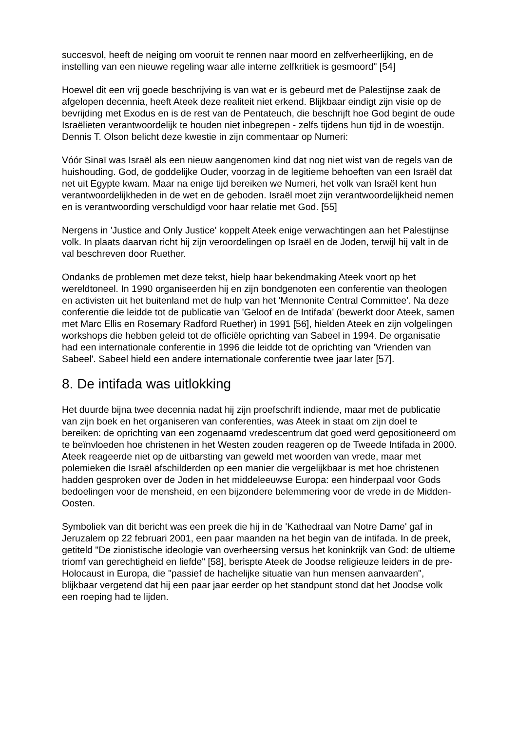succesvol, heeft de neiging om vooruit te rennen naar moord en zelfverheerlijking, en de instelling van een nieuwe regeling waar alle interne zelfkritiek is gesmoord" [54]
Hoewel dit een vrij goede beschrijving is van wat er is gebeurd met de Palestijnse zaak de afgelopen decennia, heeft Ateek deze realiteit niet erkend. Blijkbaar eindigt zijn visie op de bevrijding met Exodus en is de rest van de Pentateuch, die beschrijft hoe God begint de oude Israëlieten verantwoordelijk te houden niet inbegrepen - zelfs tijdens hun tijd in de woestijn. Dennis T. Olson belicht deze kwestie in zijn commentaar op Numeri:
Vóór Sinaï was Israël als een nieuw aangenomen kind dat nog niet wist van de regels van de huishouding. God, de goddelijke Ouder, voorzag in de legitieme behoeften van een Israël dat net uit Egypte kwam. Maar na enige tijd bereiken we Numeri, het volk van Israël kent hun verantwoordelijkheden in de wet en de geboden. Israël moet zijn verantwoordelijkheid nemen en is verantwoording verschuldigd voor haar relatie met God. [55]
Nergens in 'Justice and Only Justice' koppelt Ateek enige verwachtingen aan het Palestijnse volk. In plaats daarvan richt hij zijn veroordelingen op Israël en de Joden, terwijl hij valt in de val beschreven door Ruether.
Ondanks de problemen met deze tekst, hielp haar bekendmaking Ateek voort op het wereldtoneel. In 1990 organiseerden hij en zijn bondgenoten een conferentie van theologen en activisten uit het buitenland met de hulp van het 'Mennonite Central Committee'. Na deze conferentie die leidde tot de publicatie van 'Geloof en de Intifada' (bewerkt door Ateek, samen met Marc Ellis en Rosemary Radford Ruether) in 1991 [56], hielden Ateek en zijn volgelingen workshops die hebben geleid tot de officiële oprichting van Sabeel in 1994. De organisatie had een internationale conferentie in 1996 die leidde tot de oprichting van 'Vrienden van Sabeel'. Sabeel hield een andere internationale conferentie twee jaar later [57].
8. De intifada was uitlokking
Het duurde bijna twee decennia nadat hij zijn proefschrift indiende, maar met de publicatie van zijn boek en het organiseren van conferenties, was Ateek in staat om zijn doel te bereiken: de oprichting van een zogenaamd vredescentrum dat goed werd gepositioneerd om te beïnvloeden hoe christenen in het Westen zouden reageren op de Tweede Intifada in 2000. Ateek reageerde niet op de uitbarsting van geweld met woorden van vrede, maar met polemieken die Israël afschilderden op een manier die vergelijkbaar is met hoe christenen hadden gesproken over de Joden in het middeleeuwse Europa: een hinderpaal voor Gods bedoelingen voor de mensheid, en een bijzondere belemmering voor de vrede in de Midden-Oosten.
Symboliek van dit bericht was een preek die hij in de 'Kathedraal van Notre Dame' gaf in Jeruzalem op 22 februari 2001, een paar maanden na het begin van de intifada. In de preek, getiteld "De zionistische ideologie van overheersing versus het koninkrijk van God: de ultieme triomf van gerechtigheid en liefde" [58], berispte Ateek de Joodse religieuze leiders in de pre-Holocaust in Europa, die "passief de hachelijke situatie van hun mensen aanvaarden", blijkbaar vergetend dat hij een paar jaar eerder op het standpunt stond dat het Joodse volk een roeping had te lijden.